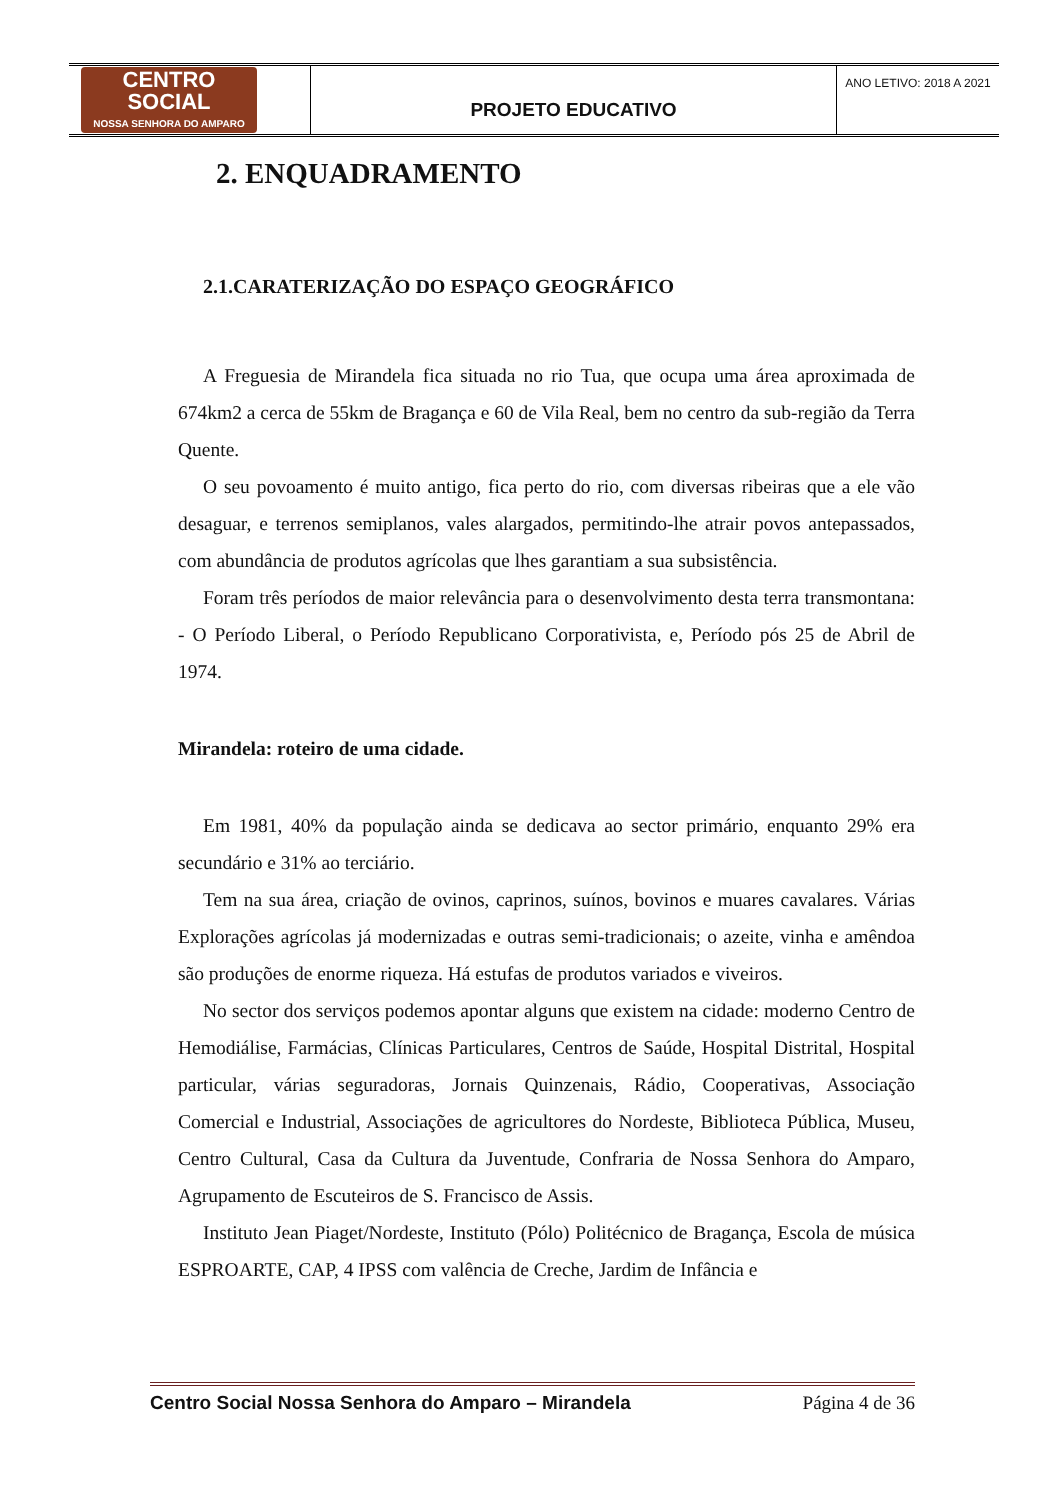| CENTRO SOCIAL NOSSA SENHORA DO AMPARO | PROJETO EDUCATIVO | ANO LETIVO: 2018 A 2021 |
2. ENQUADRAMENTO
2.1.CARATERIZAÇÃO DO ESPAÇO GEOGRÁFICO
A Freguesia de Mirandela fica situada no rio Tua, que ocupa uma área aproximada de 674km2 a cerca de 55km de Bragança e 60 de Vila Real, bem no centro da sub-região da Terra Quente.
O seu povoamento é muito antigo, fica perto do rio, com diversas ribeiras que a ele vão desaguar, e terrenos semiplanos, vales alargados, permitindo-lhe atrair povos antepassados, com abundância de produtos agrícolas que lhes garantiam a sua subsistência.
Foram três períodos de maior relevância para o desenvolvimento desta terra transmontana: - O Período Liberal, o Período Republicano Corporativista, e, Período pós 25 de Abril de 1974.
Mirandela: roteiro de uma cidade.
Em 1981, 40% da população ainda se dedicava ao sector primário, enquanto 29% era secundário e 31% ao terciário.
Tem na sua área, criação de ovinos, caprinos, suínos, bovinos e muares cavalares. Várias Explorações agrícolas já modernizadas e outras semi-tradicionais; o azeite, vinha e amêndoa são produções de enorme riqueza. Há estufas de produtos variados e viveiros.
No sector dos serviços podemos apontar alguns que existem na cidade: moderno Centro de Hemodiálise, Farmácias, Clínicas Particulares, Centros de Saúde, Hospital Distrital, Hospital particular, várias seguradoras, Jornais Quinzenais, Rádio, Cooperativas, Associação Comercial e Industrial, Associações de agricultores do Nordeste, Biblioteca Pública, Museu, Centro Cultural, Casa da Cultura da Juventude, Confraria de Nossa Senhora do Amparo, Agrupamento de Escuteiros de S. Francisco de Assis.
Instituto Jean Piaget/Nordeste, Instituto (Pólo) Politécnico de Bragança, Escola de música ESPROARTE, CAP, 4 IPSS com valência de Creche, Jardim de Infância e
Centro Social Nossa Senhora do Amparo – Mirandela Página 4 de 36